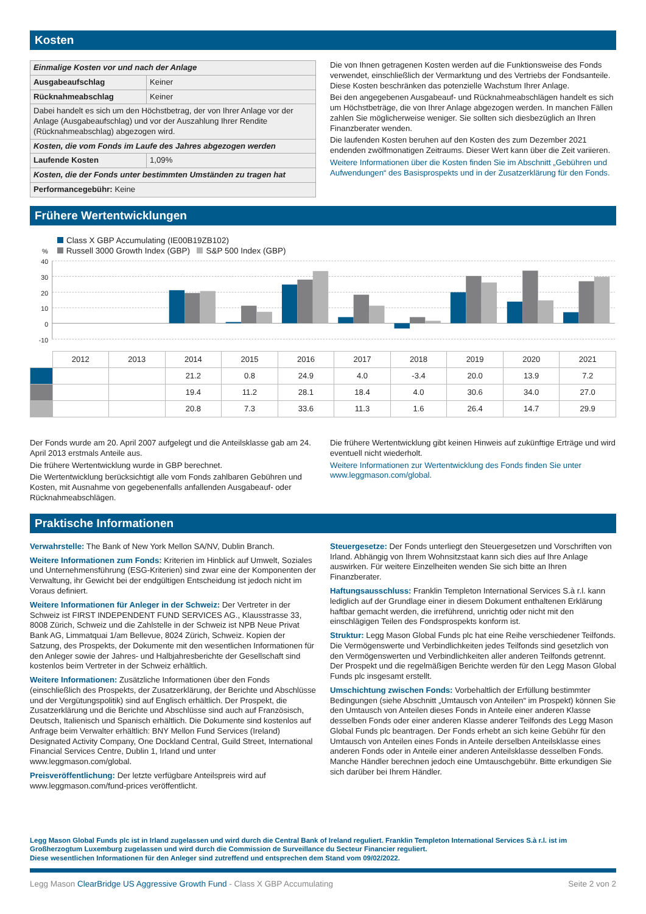Kosten
| Einmalige Kosten vor und nach der Anlage | |
| Ausgabeaufschlag | Keiner |
| Rücknahmeabschlag | Keiner |
| Dabei handelt es sich um den Höchstbetrag, der von Ihrer Anlage vor der Anlage (Ausgabeaufschlag) und vor der Auszahlung Ihrer Rendite (Rücknahmeabschlag) abgezogen wird. | |
| Kosten, die vom Fonds im Laufe des Jahres abgezogen werden | |
| Laufende Kosten | 1,09% |
| Kosten, die der Fonds unter bestimmten Umständen zu tragen hat | |
| Performancegebühr: Keine | |
Die von Ihnen getragenen Kosten werden auf die Funktionsweise des Fonds verwendet, einschließlich der Vermarktung und des Vertriebs der Fondsanteile. Diese Kosten beschränken das potenzielle Wachstum Ihrer Anlage.
Bei den angegebenen Ausgabeauf- und Rücknahmeabschlägen handelt es sich um Höchstbeträge, die von Ihrer Anlage abgezogen werden. In manchen Fällen zahlen Sie möglicherweise weniger. Sie sollten sich diesbezüglich an Ihren Finanzberater wenden.
Die laufenden Kosten beruhen auf den Kosten des zum Dezember 2021 endenden zwölfmonatigen Zeitraums. Dieser Wert kann über die Zeit variieren.
Weitere Informationen über die Kosten finden Sie im Abschnitt „Gebühren und Aufwendungen“ des Basisprospekts und in der Zusatzerklärung für den Fonds.
Frühere Wertentwicklungen
Class X GBP Accumulating (IE00B19ZB102)
% Russell 3000 Growth Index (GBP) S&P 500 Index (GBP)
40
30
20
10
0
-10
| | 2012 | 2013 | 2014 | 2015 | 2016 | 2017 | 2018 | 2019 | 2020 | 2021 |
| | | | 21.2 | 0.8 | 24.9 | 4.0 | -3.4 | 20.0 | 13.9 | 7.2 |
| | | | 19.4 | 11.2 | 28.1 | 18.4 | 4.0 | 30.6 | 34.0 | 27.0 |
| | | | 20.8 | 7.3 | 33.6 | 11.3 | 1.6 | 26.4 | 14.7 | 29.9 |
Der Fonds wurde am 20. April 2007 aufgelegt und die Anteilsklasse gab am 24. April 2013 erstmals Anteile aus.
Die frühere Wertentwicklung wurde in GBP berechnet.
Die Wertentwicklung berücksichtigt alle vom Fonds zahlbaren Gebühren und Kosten, mit Ausnahme von gegebenenfalls anfallenden Ausgabeauf- oder Rücknahmeabschlägen.
Die frühere Wertentwicklung gibt keinen Hinweis auf zukünftige Erträge und wird eventuell nicht wiederholt.
Weitere Informationen zur Wertentwicklung des Fonds finden Sie unter www.leggmason.com/global.
Praktische Informationen
Verwahrstelle: The Bank of New York Mellon SA/NV, Dublin Branch.
Weitere Informationen zum Fonds: Kriterien im Hinblick auf Umwelt, Soziales und Unternehmensführung (ESG-Kriterien) sind zwar eine der Komponenten der Verwaltung, ihr Gewicht bei der endgültigen Entscheidung ist jedoch nicht im Voraus definiert.
Weitere Informationen für Anleger in der Schweiz: Der Vertreter in der Schweiz ist FIRST INDEPENDENT FUND SERVICES AG., Klausstrasse 33, 8008 Zürich, Schweiz und die Zahlstelle in der Schweiz ist NPB Neue Privat Bank AG, Limmatquai 1/am Bellevue, 8024 Zürich, Schweiz. Kopien der Satzung, des Prospekts, der Dokumente mit den wesentlichen Informationen für den Anleger sowie der Jahres- und Halbjahresberichte der Gesellschaft sind kostenlos beim Vertreter in der Schweiz erhältlich.
Weitere Informationen: Zusätzliche Informationen über den Fonds (einschließlich des Prospekts, der Zusatzerklärung, der Berichte und Abschlüsse und der Vergütungspolitik) sind auf Englisch erhältlich. Der Prospekt, die Zusatzerklärung und die Berichte und Abschlüsse sind auch auf Französisch, Deutsch, Italienisch und Spanisch erhältlich. Die Dokumente sind kostenlos auf Anfrage beim Verwalter erhältlich: BNY Mellon Fund Services (Ireland) Designated Activity Company, One Dockland Central, Guild Street, International Financial Services Centre, Dublin 1, Irland und unter www.leggmason.com/global.
Preisveröffentlichung: Der letzte verfügbare Anteilspreis wird auf www.leggmason.com/fund-prices veröffentlicht.
Steuergesetze: Der Fonds unterliegt den Steuergesetzen und Vorschriften von Irland. Abhängig von Ihrem Wohnsitzstaat kann sich dies auf Ihre Anlage auswirken. Für weitere Einzelheiten wenden Sie sich bitte an Ihren Finanzberater.
Haftungsausschluss: Franklin Templeton International Services S.à r.l. kann lediglich auf der Grundlage einer in diesem Dokument enthaltenen Erklärung haftbar gemacht werden, die irreführend, unrichtig oder nicht mit den einschlägigen Teilen des Fondsprospekts konform ist.
Struktur: Legg Mason Global Funds plc hat eine Reihe verschiedener Teilfonds. Die Vermögenswerte und Verbindlichkeiten jedes Teilfonds sind gesetzlich von den Vermögenswerten und Verbindlichkeiten aller anderen Teilfonds getrennt. Der Prospekt und die regelmäßigen Berichte werden für den Legg Mason Global Funds plc insgesamt erstellt.
Umschichtung zwischen Fonds: Vorbehaltlich der Erfüllung bestimmter Bedingungen (siehe Abschnitt „Umtausch von Anteilen“ im Prospekt) können Sie den Umtausch von Anteilen dieses Fonds in Anteile einer anderen Klasse desselben Fonds oder einer anderen Klasse anderer Teilfonds des Legg Mason Global Funds plc beantragen. Der Fonds erhebt an sich keine Gebühr für den Umtausch von Anteilen eines Fonds in Anteile derselben Anteilsklasse eines anderen Fonds oder in Anteile einer anderen Anteilsklasse desselben Fonds. Manche Händler berechnen jedoch eine Umtauschgebühr. Bitte erkundigen Sie sich darüber bei Ihrem Händler.
Legg Mason Global Funds plc ist in Irland zugelassen und wird durch die Central Bank of Ireland reguliert. Franklin Templeton International Services S.à r.l. ist im Großherzogtum Luxemburg zugelassen und wird durch die Commission de Surveillance du Secteur Financier reguliert.
Diese wesentlichen Informationen für den Anleger sind zutreffend und entsprechen dem Stand vom 09/02/2022.
Legg Mason ClearBridge US Aggressive Growth Fund - Class X GBP Accumulating Seite 2 von 2